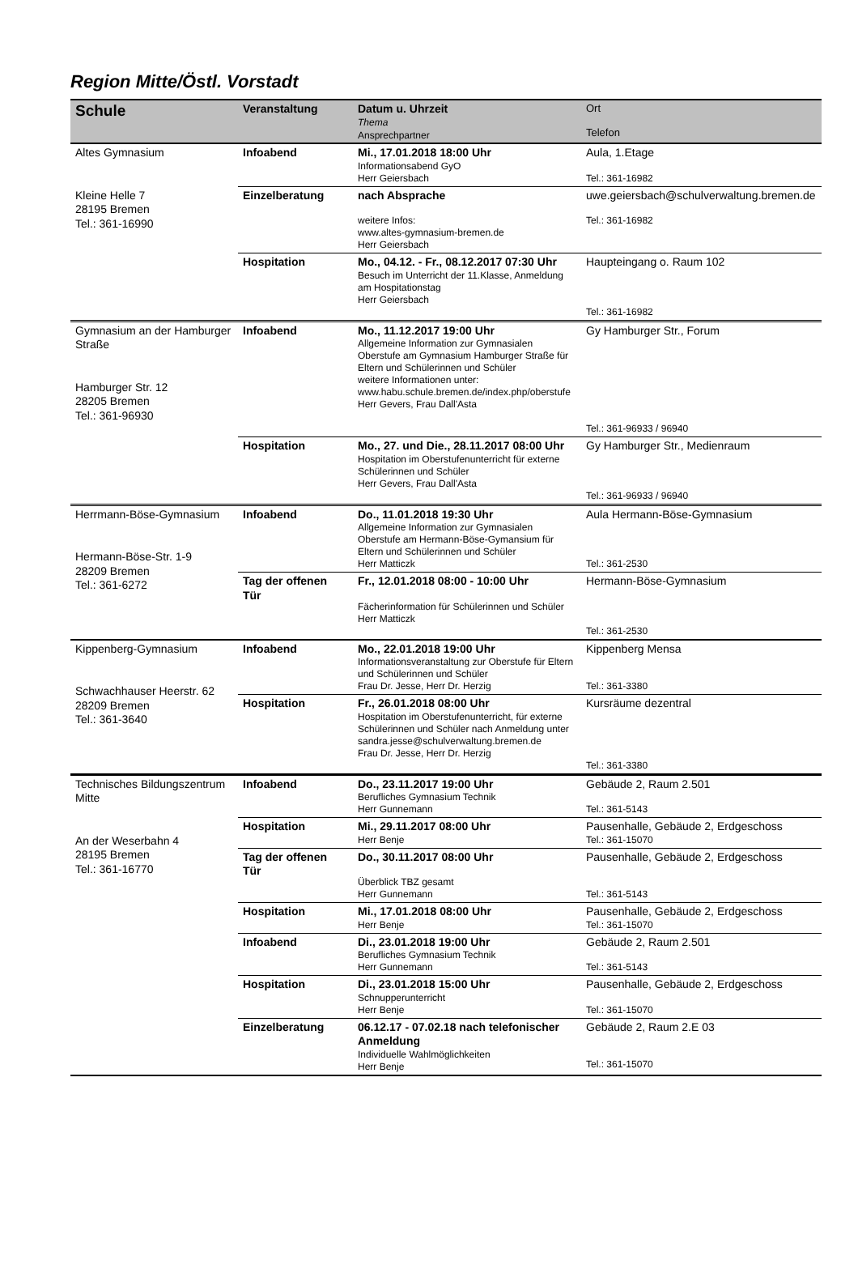Region Mitte/Östl. Vorstadt
| Schule | Veranstaltung | Datum u. Uhrzeit Thema Ansprechpartner | Ort Telefon |
| --- | --- | --- | --- |
| Altes Gymnasium Kleine Helle 7 28195 Bremen Tel.: 361-16990 | Infoabend | Mi., 17.01.2018 18:00 Uhr Informationsabend GyO Herr Geiersbach | Aula, 1.Etage Tel.: 361-16982 |
| | Einzelberatung | nach Absprache weitere Infos: www.altes-gymnasium-bremen.de Herr Geiersbach | uwe.geiersbach@schulverwaltung.bremen.de Tel.: 361-16982 |
| | Hospitation | Mo., 04.12. - Fr., 08.12.2017 07:30 Uhr Besuch im Unterricht der 11.Klasse, Anmeldung am Hospitationstag Herr Geiersbach | Haupteingang o. Raum 102 Tel.: 361-16982 |
| Gymnasium an der Hamburger Straße Hamburger Str. 12 28205 Bremen Tel.: 361-96930 | Infoabend | Mo., 11.12.2017 19:00 Uhr Allgemeine Information zur Gymnasialen Oberstufe am Gymnasium Hamburger Straße für Eltern und Schülerinnen und Schüler weitere Informationen unter: www.habu.schule.bremen.de/index.php/oberstufe Herr Gevers, Frau Dall'Asta | Gy Hamburger Str., Forum Tel.: 361-96933 / 96940 |
| | Hospitation | Mo., 27. und Die., 28.11.2017 08:00 Uhr Hospitation im Oberstufenunterricht für externe Schülerinnen und Schüler Herr Gevers, Frau Dall'Asta | Gy Hamburger Str., Medienraum Tel.: 361-96933 / 96940 |
| Herrmann-Böse-Gymnasium Hermann-Böse-Str. 1-9 28209 Bremen Tel.: 361-6272 | Infoabend | Do., 11.01.2018 19:30 Uhr Allgemeine Information zur Gymnasialen Oberstufe am Hermann-Böse-Gymansium für Eltern und Schülerinnen und Schüler Herr Matticzk | Aula Hermann-Böse-Gymnasium Tel.: 361-2530 |
| | Tag der offenen Tür | Fr., 12.01.2018 08:00 - 10:00 Uhr Fächerinformation für Schülerinnen und Schüler Herr Matticzk | Hermann-Böse-Gymnasium Tel.: 361-2530 |
| Kippenberg-Gymnasium Schwachhauser Heerstr. 62 28209 Bremen Tel.: 361-3640 | Infoabend | Mo., 22.01.2018 19:00 Uhr Informationsveranstaltung zur Oberstufe für Eltern und Schülerinnen und Schüler Frau Dr. Jesse, Herr Dr. Herzig | Kippenberg Mensa Tel.: 361-3380 |
| | Hospitation | Fr., 26.01.2018 08:00 Uhr Hospitation im Oberstufenunterricht, für externe Schülerinnen und Schüler nach Anmeldung unter sandra.jesse@schulverwaltung.bremen.de Frau Dr. Jesse, Herr Dr. Herzig | Kursräume dezentral Tel.: 361-3380 |
| Technisches Bildungszentrum Mitte An der Weserbahn 4 28195 Bremen Tel.: 361-16770 | Infoabend | Do., 23.11.2017 19:00 Uhr Berufliches Gymnasium Technik Herr Gunnemann | Gebäude 2, Raum 2.501 Tel.: 361-5143 |
| | Hospitation | Mi., 29.11.2017 08:00 Uhr Herr Benje | Pausenhalle, Gebäude 2, Erdgeschoss Tel.: 361-15070 |
| | Tag der offenen Tür | Do., 30.11.2017 08:00 Uhr Überblick TBZ gesamt Herr Gunnemann | Pausenhalle, Gebäude 2, Erdgeschoss Tel.: 361-5143 |
| | Hospitation | Mi., 17.01.2018 08:00 Uhr Herr Benje | Pausenhalle, Gebäude 2, Erdgeschoss Tel.: 361-15070 |
| | Infoabend | Di., 23.01.2018 19:00 Uhr Berufliches Gymnasium Technik Herr Gunnemann | Gebäude 2, Raum 2.501 Tel.: 361-5143 |
| | Hospitation | Di., 23.01.2018 15:00 Uhr Schnupperunterricht Herr Benje | Pausenhalle, Gebäude 2, Erdgeschoss Tel.: 361-15070 |
| | Einzelberatung | 06.12.17 - 07.02.18 nach telefonischer Anmeldung Individuelle Wahlmöglichkeiten Herr Benje | Gebäude 2, Raum 2.E 03 Tel.: 361-15070 |